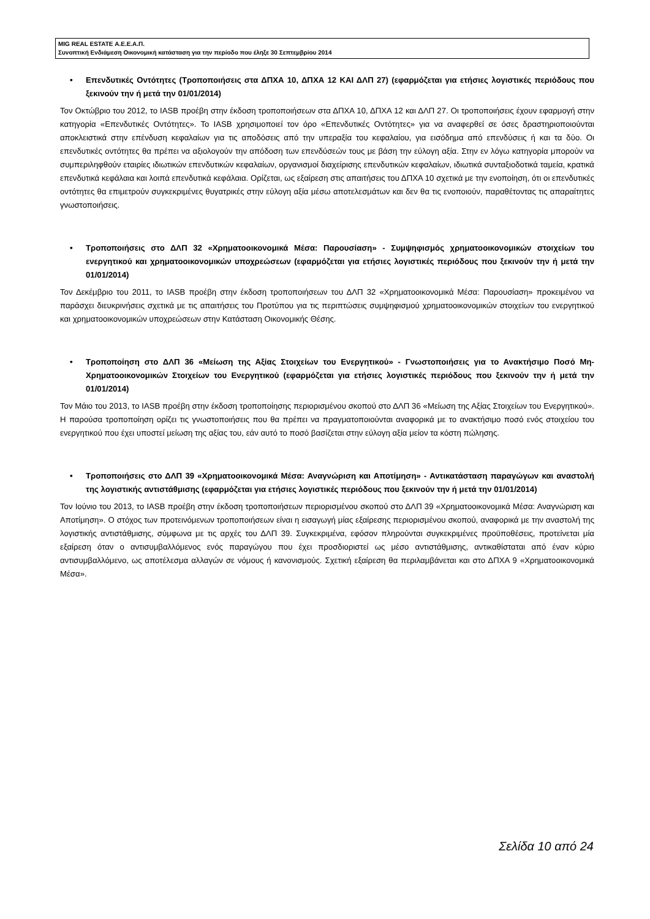MIG REAL ESTATE Α.Ε.Ε.Α.Π.
Συνοπτική Ενδιάμεση Οικονομική κατάσταση για την περίοδο που έληξε 30 Σεπτεμβρίου 2014
• Επενδυτικές Οντότητες (Τροποποιήσεις στα ΔΠΧΑ 10, ΔΠΧΑ 12 ΚΑΙ ΔΛΠ 27) (εφαρμόζεται για ετήσιες λογιστικές περιόδους που ξεκινούν την ή μετά την 01/01/2014)
Τον Οκτώβριο του 2012, το IASB προέβη στην έκδοση τροποποιήσεων στα ΔΠΧΑ 10, ΔΠΧΑ 12 και ΔΛΠ 27. Οι τροποποιήσεις έχουν εφαρμογή στην κατηγορία «Επενδυτικές Οντότητες». Το IASB χρησιμοποιεί τον όρο «Επενδυτικές Οντότητες» για να αναφερθεί σε όσες δραστηριοποιούνται αποκλειστικά στην επένδυση κεφαλαίων για τις αποδόσεις από την υπεραξία του κεφαλαίου, για εισόδημα από επενδύσεις ή και τα δύο. Οι επενδυτικές οντότητες θα πρέπει να αξιολογούν την απόδοση των επενδύσεών τους με βάση την εύλογη αξία. Στην εν λόγω κατηγορία μπορούν να συμπεριληφθούν εταιρίες ιδιωτικών επενδυτικών κεφαλαίων, οργανισμοί διαχείρισης επενδυτικών κεφαλαίων, ιδιωτικά συνταξιοδοτικά ταμεία, κρατικά επενδυτικά κεφάλαια και λοιπά επενδυτικά κεφάλαια. Ορίζεται, ως εξαίρεση στις απαιτήσεις του ΔΠΧΑ 10 σχετικά με την ενοποίηση, ότι οι επενδυτικές οντότητες θα επιμετρούν συγκεκριμένες θυγατρικές στην εύλογη αξία μέσω αποτελεσμάτων και δεν θα τις ενοποιούν, παραθέτοντας τις απαραίτητες γνωστοποιήσεις.
• Τροποποιήσεις στο ΔΛΠ 32 «Χρηματοοικονομικά Μέσα: Παρουσίαση» - Συμψηφισμός χρηματοοικονομικών στοιχείων του ενεργητικού και χρηματοοικονομικών υποχρεώσεων (εφαρμόζεται για ετήσιες λογιστικές περιόδους που ξεκινούν την ή μετά την 01/01/2014)
Τον Δεκέμβριο του 2011, το IASB προέβη στην έκδοση τροποποιήσεων του ΔΛΠ 32 «Χρηματοοικονομικά Μέσα: Παρουσίαση» προκειμένου να παράσχει διευκρινήσεις σχετικά με τις απαιτήσεις του Προτύπου για τις περιπτώσεις συμψηφισμού χρηματοοικονομικών στοιχείων του ενεργητικού και χρηματοοικονομικών υποχρεώσεων στην Κατάσταση Οικονομικής Θέσης.
• Τροποποίηση στο ΔΛΠ 36 «Μείωση της Αξίας Στοιχείων του Ενεργητικού» - Γνωστοποιήσεις για το Ανακτήσιμο Ποσό Μη-Χρηματοοικονομικών Στοιχείων του Ενεργητικού (εφαρμόζεται για ετήσιες λογιστικές περιόδους που ξεκινούν την ή μετά την 01/01/2014)
Τον Μάιο του 2013, το IASB προέβη στην έκδοση τροποποίησης περιορισμένου σκοπού στο ΔΛΠ 36 «Μείωση της Αξίας Στοιχείων του Ενεργητικού». Η παρούσα τροποποίηση ορίζει τις γνωστοποιήσεις που θα πρέπει να πραγματοποιούνται αναφορικά με το ανακτήσιμο ποσό ενός στοιχείου του ενεργητικού που έχει υποστεί μείωση της αξίας του, εάν αυτό το ποσό βασίζεται στην εύλογη αξία μείον τα κόστη πώλησης.
• Τροποποιήσεις στο ΔΛΠ 39 «Χρηματοοικονομικά Μέσα: Αναγνώριση και Αποτίμηση» - Αντικατάσταση παραγώγων και αναστολή της λογιστικής αντιστάθμισης (εφαρμόζεται για ετήσιες λογιστικές περιόδους που ξεκινούν την ή μετά την 01/01/2014)
Τον Ιούνιο του 2013, το IASB προέβη στην έκδοση τροποποιήσεων περιορισμένου σκοπού στο ΔΛΠ 39 «Χρηματοοικονομικά Μέσα: Αναγνώριση και Αποτίμηση». Ο στόχος των προτεινόμενων τροποποιήσεων είναι η εισαγωγή μίας εξαίρεσης περιορισμένου σκοπού, αναφορικά με την αναστολή της λογιστικής αντιστάθμισης, σύμφωνα με τις αρχές του ΔΛΠ 39. Συγκεκριμένα, εφόσον πληρούνται συγκεκριμένες προϋποθέσεις, προτείνεται μία εξαίρεση όταν ο αντισυμβαλλόμενος ενός παραγώγου που έχει προσδιοριστεί ως μέσο αντιστάθμισης, αντικαθίσταται από έναν κύριο αντισυμβαλλόμενο, ως αποτέλεσμα αλλαγών σε νόμους ή κανονισμούς. Σχετική εξαίρεση θα περιλαμβάνεται και στο ΔΠΧΑ 9 «Χρηματοοικονομικά Μέσα».
Σελίδα 10 από 24